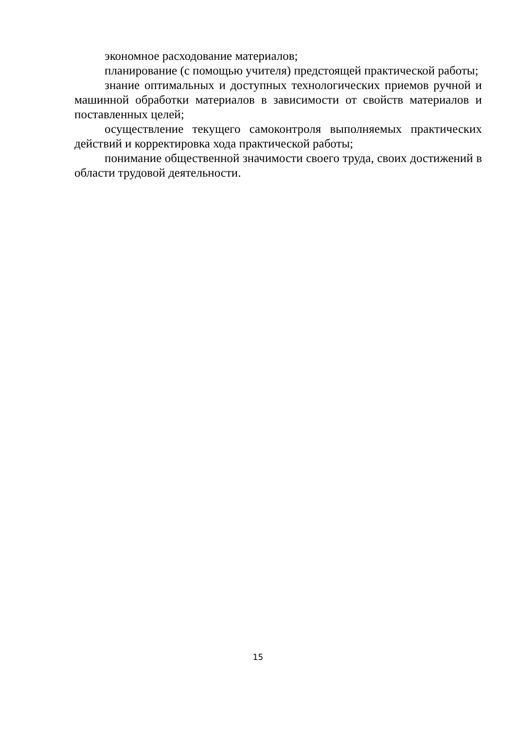экономное расходование материалов;
планирование (с помощью учителя) предстоящей практической работы;
знание оптимальных и доступных технологических приемов ручной и машинной обработки материалов в зависимости от свойств материалов и поставленных целей;
осуществление текущего самоконтроля выполняемых практических действий и корректировка хода практической работы;
понимание общественной значимости своего труда, своих достижений в области трудовой деятельности.
15